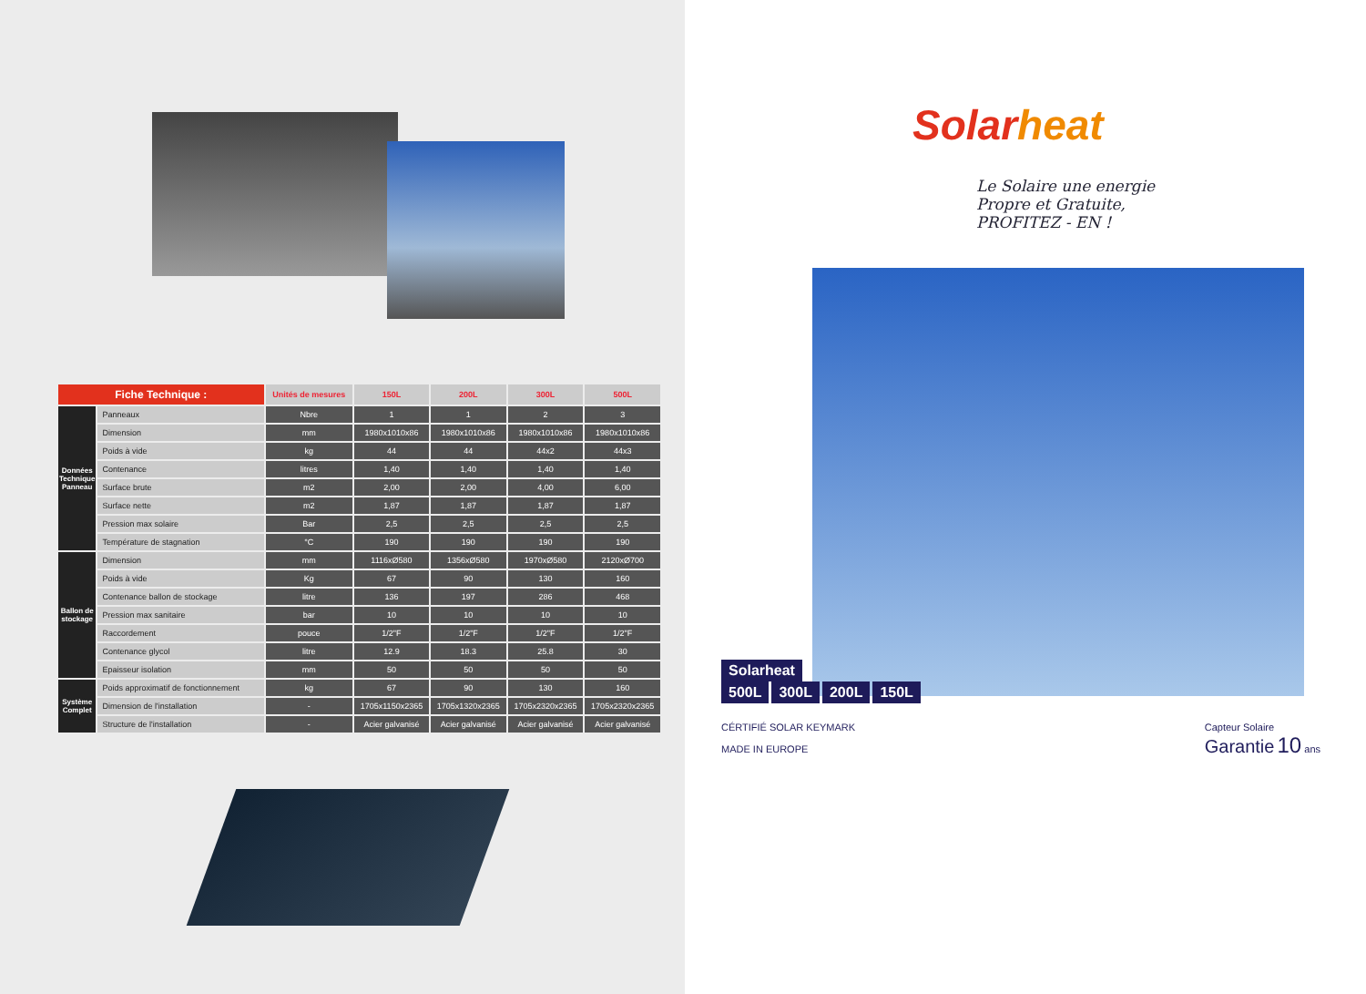| Fiche Technique : | | Unités de mesures | 150L | 200L | 300L | 500L |
| --- | --- | --- | --- | --- | --- | --- |
| Données Technique Panneau | Panneaux | Nbre | 1 | 1 | 2 | 3 |
| | Dimension | mm | 1980x1010x86 | 1980x1010x86 | 1980x1010x86 | 1980x1010x86 |
| | Poids à vide | kg | 44 | 44 | 44x2 | 44x3 |
| | Contenance | litres | 1,40 | 1,40 | 1,40 | 1,40 |
| | Surface brute | m2 | 2,00 | 2,00 | 4,00 | 6,00 |
| | Surface nette | m2 | 1,87 | 1,87 | 1,87 | 1,87 |
| | Pression max solaire | Bar | 2,5 | 2,5 | 2,5 | 2,5 |
| | Température de stagnation | °C | 190 | 190 | 190 | 190 |
| Ballon de stockage | Dimension | mm | 1116xØ580 | 1356xØ580 | 1970xØ580 | 2120xØ700 |
| | Poids à vide | Kg | 67 | 90 | 130 | 160 |
| | Contenance ballon de stockage | litre | 136 | 197 | 286 | 468 |
| | Pression max sanitaire | bar | 10 | 10 | 10 | 10 |
| | Raccordement | pouce | 1/2"F | 1/2"F | 1/2"F | 1/2"F |
| | Contenance glycol | litre | 12.9 | 18.3 | 25.8 | 30 |
| | Epaisseur isolation | mm | 50 | 50 | 50 | 50 |
| Système Complet | Poids approximatif de fonctionnement | kg | 67 | 90 | 130 | 160 |
| | Dimension de l'installation | - | 1705x1150x2365 | 1705x1320x2365 | 1705x2320x2365 | 1705x2320x2365 |
| | Structure de l'installation | - | Acier galvanisé | Acier galvanisé | Acier galvanisé | Acier galvanisé |
Solarheat
Le Solaire une energie
Propre et Gratuite,
PROFITEZ - EN !
Solarheat
500L 300L 200L 150L
CÉRTIFIÉ SOLAR KEYMARK
MADE IN EUROPE
Capteur Solaire
Garantie 10 ans